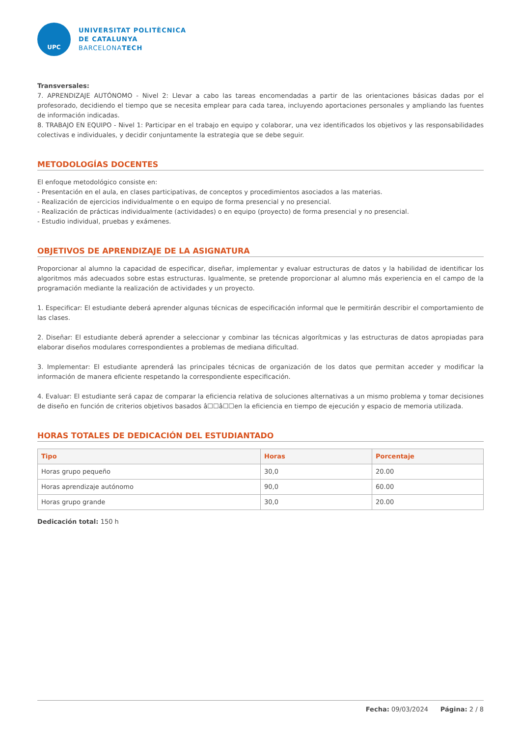UPC
UNIVERSITAT POLITÈCNICA
DE CATALUNYA
BARCELONATECH
Transversales:
7. APRENDIZAJE AUTÓNOMO - Nivel 2: Llevar a cabo las tareas encomendadas a partir de las orientaciones básicas dadas por el profesorado, decidiendo el tiempo que se necesita emplear para cada tarea, incluyendo aportaciones personales y ampliando las fuentes de información indicadas.
8. TRABAJO EN EQUIPO - Nivel 1: Participar en el trabajo en equipo y colaborar, una vez identificados los objetivos y las responsabilidades colectivas e individuales, y decidir conjuntamente la estrategia que se debe seguir.
METODOLOGÍAS DOCENTES
El enfoque metodológico consiste en:
- Presentación en el aula, en clases participativas, de conceptos y procedimientos asociados a las materias.
- Realización de ejercicios individualmente o en equipo de forma presencial y no presencial.
- Realización de prácticas individualmente (actividades) o en equipo (proyecto) de forma presencial y no presencial.
- Estudio individual, pruebas y exámenes.
OBJETIVOS DE APRENDIZAJE DE LA ASIGNATURA
Proporcionar al alumno la capacidad de especificar, diseñar, implementar y evaluar estructuras de datos y la habilidad de identificar los algoritmos más adecuados sobre estas estructuras. Igualmente, se pretende proporcionar al alumno más experiencia en el campo de la programación mediante la realización de actividades y un proyecto.
1. Especificar: El estudiante deberá aprender algunas técnicas de especificación informal que le permitirán describir el comportamiento de las clases.
2. Diseñar: El estudiante deberá aprender a seleccionar y combinar las técnicas algorítmicas y las estructuras de datos apropiadas para elaborar diseños modulares correspondientes a problemas de mediana dificultad.
3. Implementar: El estudiante aprenderá las principales técnicas de organización de los datos que permitan acceder y modificar la información de manera eficiente respetando la correspondiente especificación.
4. Evaluar: El estudiante será capaz de comparar la eficiencia relativa de soluciones alternativas a un mismo problema y tomar decisiones de diseño en función de criterios objetivos basados â☐☐â☐☐en la eficiencia en tiempo de ejecución y espacio de memoria utilizada.
HORAS TOTALES DE DEDICACIÓN DEL ESTUDIANTADO
| Tipo | Horas | Porcentaje |
| --- | --- | --- |
| Horas grupo pequeño | 30,0 | 20.00 |
| Horas aprendizaje autónomo | 90,0 | 60.00 |
| Horas grupo grande | 30,0 | 20.00 |
Dedicación total: 150 h
Fecha: 09/03/2024 Página: 2 / 8